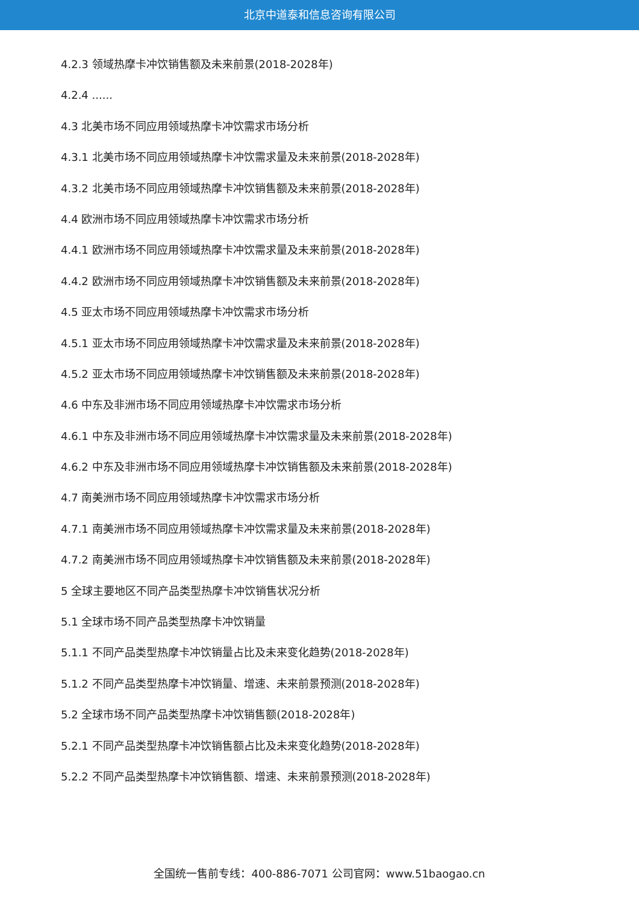北京中道泰和信息咨询有限公司
4.2.3 领域热摩卡冲饮销售额及未来前景(2018-2028年)
4.2.4 ......
4.3 北美市场不同应用领域热摩卡冲饮需求市场分析
4.3.1 北美市场不同应用领域热摩卡冲饮需求量及未来前景(2018-2028年)
4.3.2 北美市场不同应用领域热摩卡冲饮销售额及未来前景(2018-2028年)
4.4 欧洲市场不同应用领域热摩卡冲饮需求市场分析
4.4.1 欧洲市场不同应用领域热摩卡冲饮需求量及未来前景(2018-2028年)
4.4.2 欧洲市场不同应用领域热摩卡冲饮销售额及未来前景(2018-2028年)
4.5 亚太市场不同应用领域热摩卡冲饮需求市场分析
4.5.1 亚太市场不同应用领域热摩卡冲饮需求量及未来前景(2018-2028年)
4.5.2 亚太市场不同应用领域热摩卡冲饮销售额及未来前景(2018-2028年)
4.6 中东及非洲市场不同应用领域热摩卡冲饮需求市场分析
4.6.1 中东及非洲市场不同应用领域热摩卡冲饮需求量及未来前景(2018-2028年)
4.6.2 中东及非洲市场不同应用领域热摩卡冲饮销售额及未来前景(2018-2028年)
4.7 南美洲市场不同应用领域热摩卡冲饮需求市场分析
4.7.1 南美洲市场不同应用领域热摩卡冲饮需求量及未来前景(2018-2028年)
4.7.2 南美洲市场不同应用领域热摩卡冲饮销售额及未来前景(2018-2028年)
5 全球主要地区不同产品类型热摩卡冲饮销售状况分析
5.1 全球市场不同产品类型热摩卡冲饮销量
5.1.1 不同产品类型热摩卡冲饮销量占比及未来变化趋势(2018-2028年)
5.1.2 不同产品类型热摩卡冲饮销量、增速、未来前景预测(2018-2028年)
5.2 全球市场不同产品类型热摩卡冲饮销售额(2018-2028年)
5.2.1 不同产品类型热摩卡冲饮销售额占比及未来变化趋势(2018-2028年)
5.2.2 不同产品类型热摩卡冲饮销售额、增速、未来前景预测(2018-2028年)
全国统一售前专线：400-886-7071 公司官网：www.51baogao.cn